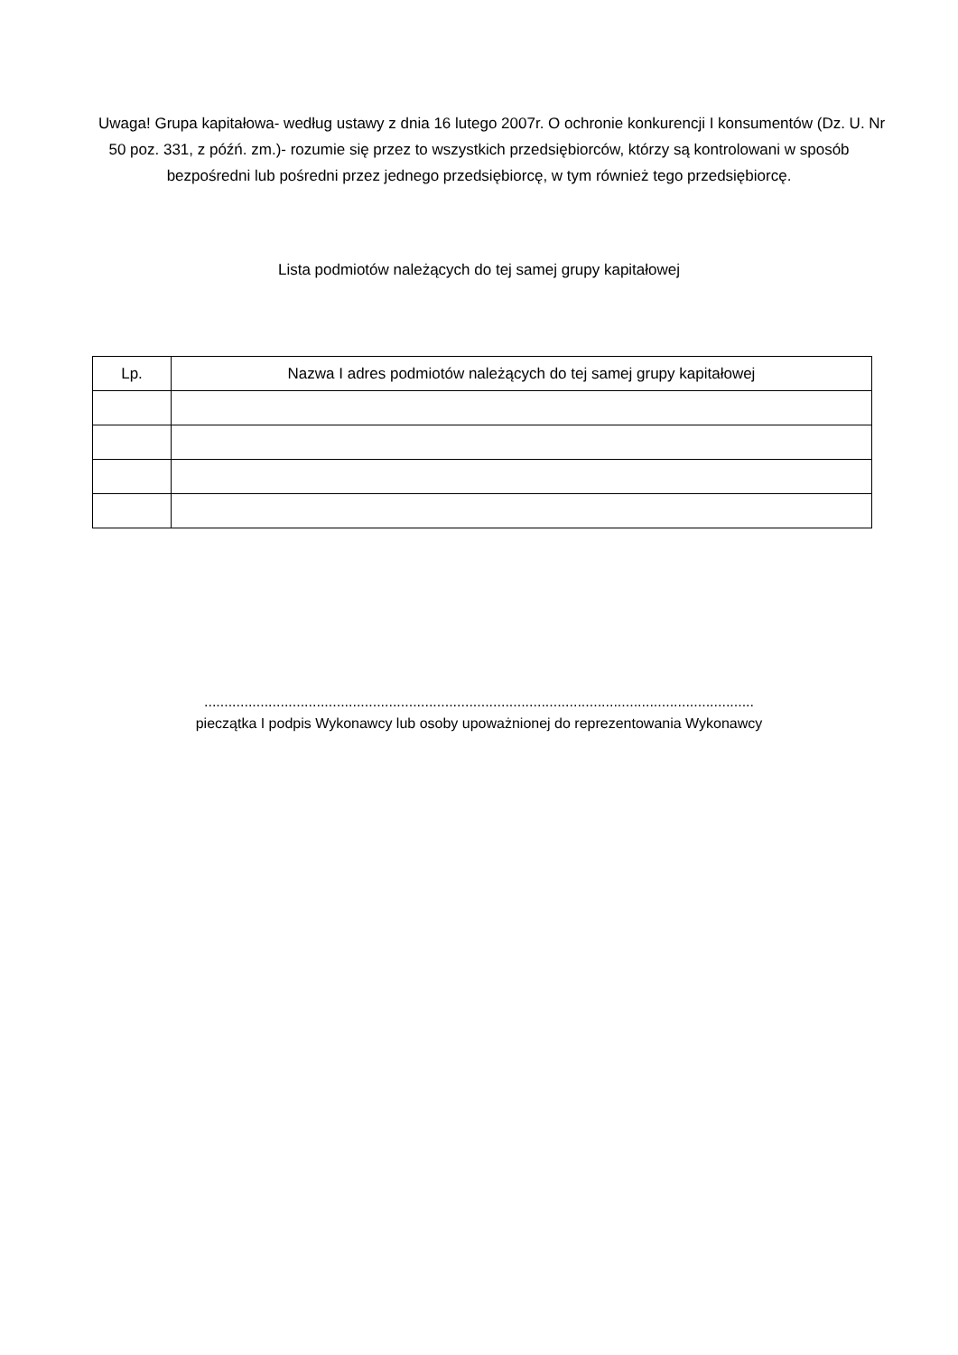Uwaga! Grupa kapitałowa- według ustawy z dnia 16 lutego 2007r. O ochronie konkurencji I konsumentów (Dz. U. Nr 50 poz. 331, z późń. zm.)- rozumie się przez to wszystkich przedsiębiorców, którzy są kontrolowani w sposób bezpośredni lub pośredni przez jednego przedsiębiorcę, w tym również tego przedsiębiorcę.
Lista podmiotów należących do tej samej grupy kapitałowej
| Lp. | Nazwa I adres podmiotów należących do tej samej grupy kapitałowej |
| --- | --- |
.........................................................................................................................................
pieczątka I podpis Wykonawcy lub osoby upoważnionej do reprezentowania Wykonawcy